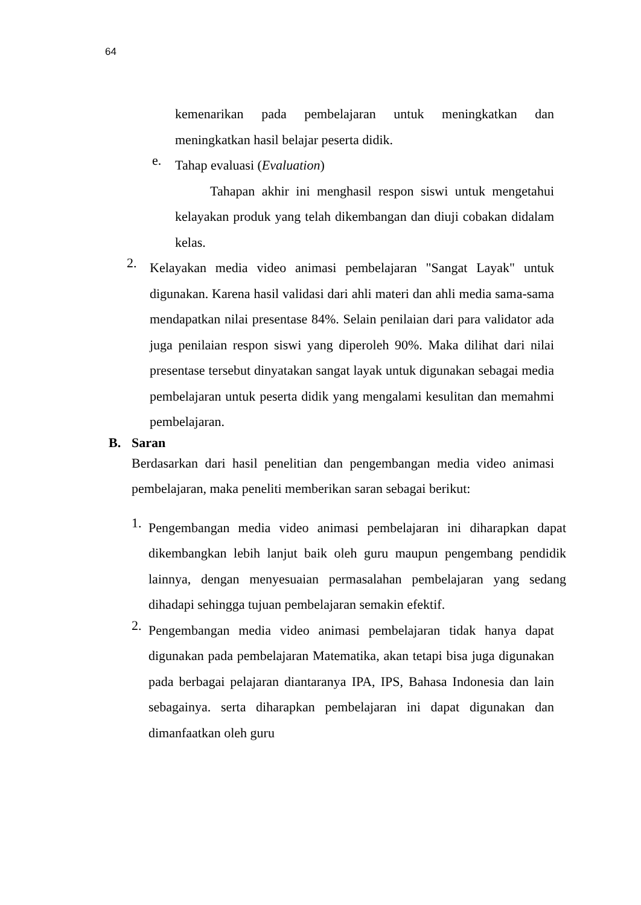64
kemenarikan pada pembelajaran untuk meningkatkan dan meningkatkan hasil belajar peserta didik.
e.
Tahap evaluasi (Evaluation)
Tahapan akhir ini menghasil respon siswi untuk mengetahui kelayakan produk yang telah dikembangan dan diuji cobakan didalam kelas.
2.
Kelayakan media video animasi pembelajaran "Sangat Layak" untuk digunakan. Karena hasil validasi dari ahli materi dan ahli media sama-sama mendapatkan nilai presentase 84%. Selain penilaian dari para validator ada juga penilaian respon siswi yang diperoleh 90%. Maka dilihat dari nilai presentase tersebut dinyatakan sangat layak untuk digunakan sebagai media pembelajaran untuk peserta didik yang mengalami kesulitan dan memahmi pembelajaran.
B. Saran
Berdasarkan dari hasil penelitian dan pengembangan media video animasi pembelajaran, maka peneliti memberikan saran sebagai berikut:
1.
Pengembangan media video animasi pembelajaran ini diharapkan dapat dikembangkan lebih lanjut baik oleh guru maupun pengembang pendidik lainnya, dengan menyesuaian permasalahan pembelajaran yang sedang dihadapi sehingga tujuan pembelajaran semakin efektif.
2.
Pengembangan media video animasi pembelajaran tidak hanya dapat digunakan pada pembelajaran Matematika, akan tetapi bisa juga digunakan pada berbagai pelajaran diantaranya IPA, IPS, Bahasa Indonesia dan lain sebagainya. serta diharapkan pembelajaran ini dapat digunakan dan dimanfaatkan oleh guru